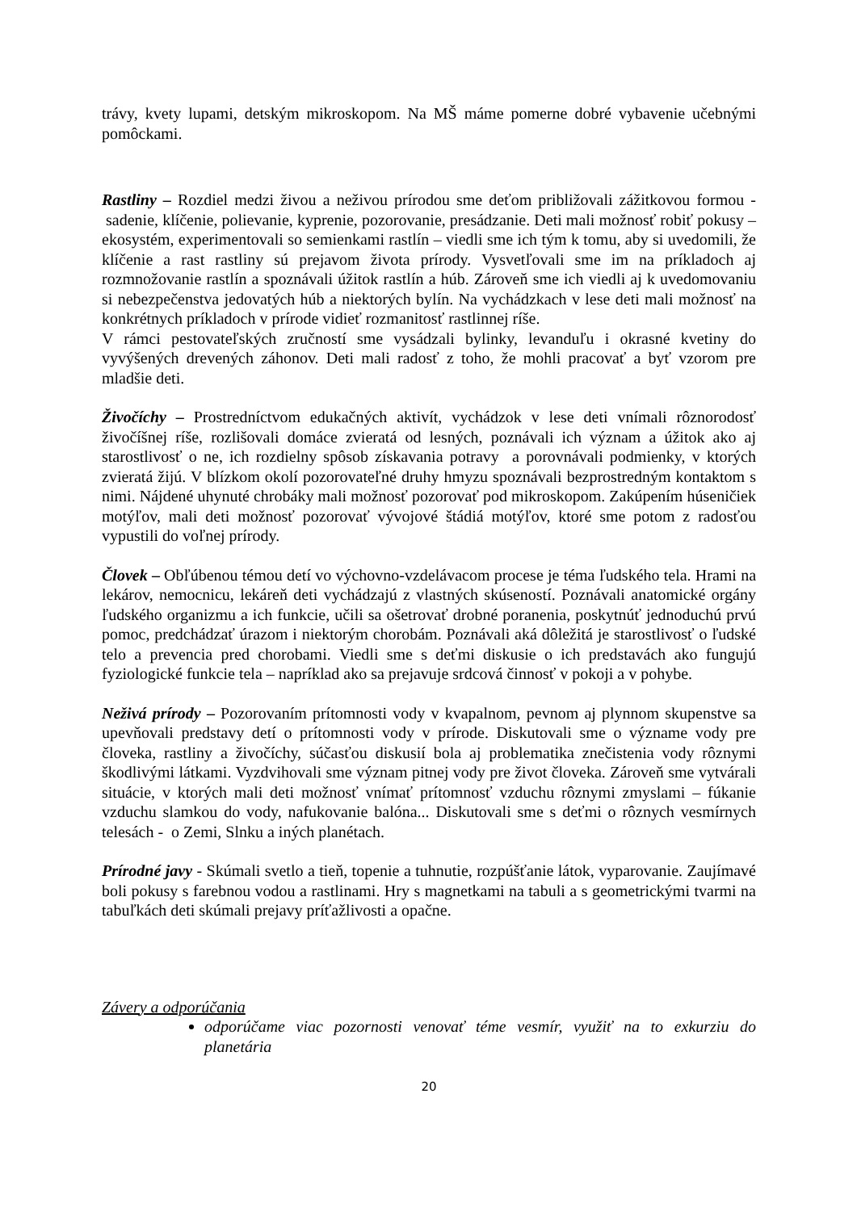trávy, kvety lupami, detským mikroskopom. Na MŠ máme pomerne dobré vybavenie učebnými pomôckami.
Rastliny – Rozdiel medzi živou a neživou prírodou sme deťom približovali zážitkovou formou - sadenie, klíčenie, polievanie, kyprenie, pozorovanie, presádzanie. Deti mali možnosť robiť pokusy – ekosystém, experimentovali so semienkami rastlín – viedli sme ich tým k tomu, aby si uvedomili, že klíčenie a rast rastliny sú prejavom života prírody. Vysvetľovali sme im na príkladoch aj rozmnožovanie rastlín a spoznávali úžitok rastlín a húb. Zároveň sme ich viedli aj k uvedomovaniu si nebezpečenstva jedovatých húb a niektorých bylín. Na vychádzkach v lese deti mali možnosť na konkrétnych príkladoch v prírode vidieť rozmanitosť rastlinnej ríše.
V rámci pestovateľských zručností sme vysádzali bylinky, levanduľu i okrasné kvetiny do vyvýšených drevených záhonov. Deti mali radosť z toho, že mohli pracovať a byť vzorom pre mladšie deti.
Živočíchy – Prostredníctvom edukačných aktivít, vychádzok v lese deti vnímali rôznorodosť živočíšnej ríše, rozlišovali domáce zvieratá od lesných, poznávali ich význam a úžitok ako aj starostlivosť o ne, ich rozdielny spôsob získavania potravy a porovnávali podmienky, v ktorých zvieratá žijú. V blízkom okolí pozorovateľné druhy hmyzu spoznávali bezprostredným kontaktom s nimi. Nájdené uhynuté chrobáky mali možnosť pozorovať pod mikroskopom. Zakúpením húseničiek motýľov, mali deti možnosť pozorovať vývojové štádiá motýľov, ktoré sme potom z radosťou vypustili do voľnej prírody.
Človek – Obľúbenou témou detí vo výchovno-vzdelávacom procese je téma ľudského tela. Hrami na lekárov, nemocnicu, lekáreň deti vychádzajú z vlastných skúseností. Poznávali anatomické orgány ľudského organizmu a ich funkcie, učili sa ošetrovať drobné poranenia, poskytnúť jednoduchú prvú pomoc, predchádzať úrazom i niektorým chorobám. Poznávali aká dôležitá je starostlivosť o ľudské telo a prevencia pred chorobami. Viedli sme s deťmi diskusie o ich predstavách ako fungujú fyziologické funkcie tela – napríklad ako sa prejavuje srdcová činnosť v pokoji a v pohybe.
Neživá prírody – Pozorovaním prítomnosti vody v kvapalnom, pevnom aj plynnom skupenstve sa upevňovali predstavy detí o prítomnosti vody v prírode. Diskutovali sme o význame vody pre človeka, rastliny a živočíchy, súčasťou diskusií bola aj problematika znečistenia vody rôznymi škodlivými látkami. Vyzdvihovali sme význam pitnej vody pre život človeka. Zároveň sme vytvárali situácie, v ktorých mali deti možnosť vnímať prítomnosť vzduchu rôznymi zmyslami – fúkanie vzduchu slamkou do vody, nafukovanie balóna... Diskutovali sme s deťmi o rôznych vesmírnych telesách - o Zemi, Slnku a iných planétach.
Prírodné javy - Skúmali svetlo a tieň, topenie a tuhnutie, rozpúšťanie látok, vyparovanie. Zaujímavé boli pokusy s farebnou vodou a rastlinami. Hry s magnetkami na tabuli a s geometrickými tvarmi na tabuľkách deti skúmali prejavy príťažlivosti a opačne.
Závery a odporúčania
odporúčame viac pozornosti venovať téme vesmír, využiť na to exkurziu do planetária
20